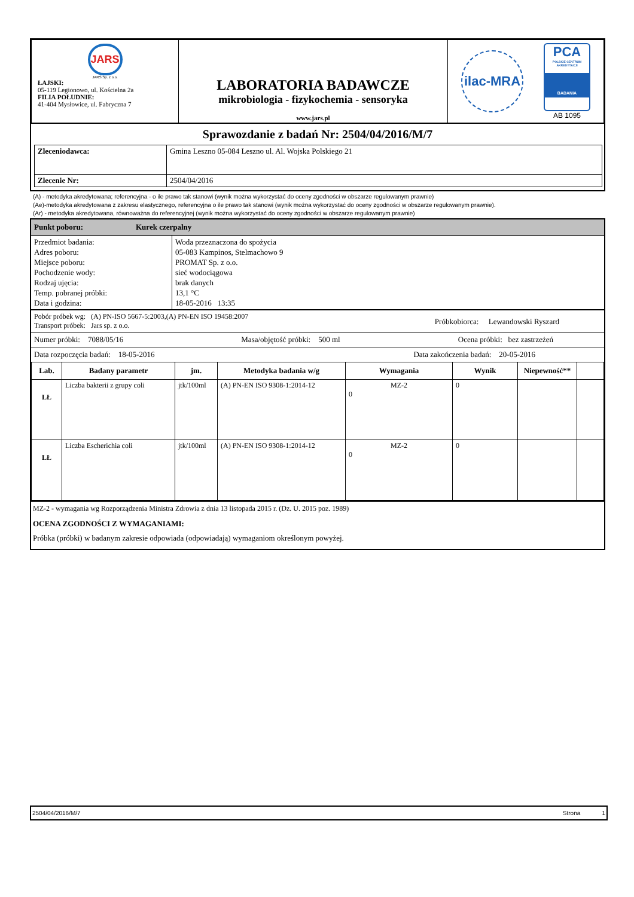| JARS JARS Sp. z o.o. ŁAJSKI: 05-119 Legionowo, ul. Kościelna 2a FILIA POŁUDNIE: 41-404 Mysłowice, ul. Fabryczna 7 | LABORATORIA BADAWCZE mikrobiologia - fizykochemia - sensoryka www.jars.pl | ilac-MRA PCA POLSKIE CENTRUM AKREDYTACJI BADANIA AB 1095 |
Sprawozdanie z badań Nr: 2504/04/2016/M/7
| Zleceniodawca: | Gmina Leszno 05-084 Leszno ul. Al. Wojska Polskiego 21 |
| Zlecenie Nr: | 2504/04/2016 |
(A) - metodyka akredytowana; referencyjna - o ile prawo tak stanowi (wynik można wykorzystać do oceny zgodności w obszarze regulowanym prawnie)
(Ae)-metodyka akredytowana z zakresu elastycznego, referencyjna o ile prawo tak stanowi (wynik można wykorzystać do oceny zgodności w obszarze regulowanym prawnie).
(Ar) - metodyka akredytowana, równoważna do referencyjnej (wynik można wykorzystać do oceny zgodności w obszarze regulowanym prawnie)
Punkt poboru: Kurek czerpalny
| Przedmiot badania: Adres poboru: Miejsce poboru: Pochodzenie wody: Rodzaj ujęcia: Temp. pobranej próbki: Data i godzina: | Woda przeznaczona do spożycia 05-083 Kampinos, Stelmachowo 9 PROMAT Sp. z o.o. sieć wodociągowa brak danych 13,1 °C 18-05-2016 13:35 |
Pobór próbek wg: (A) PN-ISO 5667-5:2003,(A) PN-EN ISO 19458:2007
Transport próbek: Jars sp. z o.o.
Próbkobiorca: Lewandowski Ryszard
Numer próbki: 7088/05/16 Masa/objętość próbki: 500 ml Ocena próbki: bez zastrzeżeń
Data rozpoczęcia badań: 18-05-2016 Data zakończenia badań: 20-05-2016
| Lab. | Badany parametr | jm. | Metodyka badania w/g | Wymagania | Wynik | Niepewność** | |
| --- | --- | --- | --- | --- | --- | --- | --- |
| LŁ | Liczba bakterii z grupy coli | jtk/100ml | (A) PN-EN ISO 9308-1:2014-12 | MZ-2 0 | 0 | | |
| LŁ | Liczba Escherichia coli | jtk/100ml | (A) PN-EN ISO 9308-1:2014-12 | MZ-2 0 | 0 | | |
MZ-2 - wymagania wg Rozporządzenia Ministra Zdrowia z dnia 13 listopada 2015 r. (Dz. U. 2015 poz. 1989)
OCENA ZGODNOŚCI Z WYMAGANIAMI:
Próbka (próbki) w badanym zakresie odpowiada (odpowiadają) wymaganiom określonym powyżej.
2504/04/2016/M/7 Strona 1